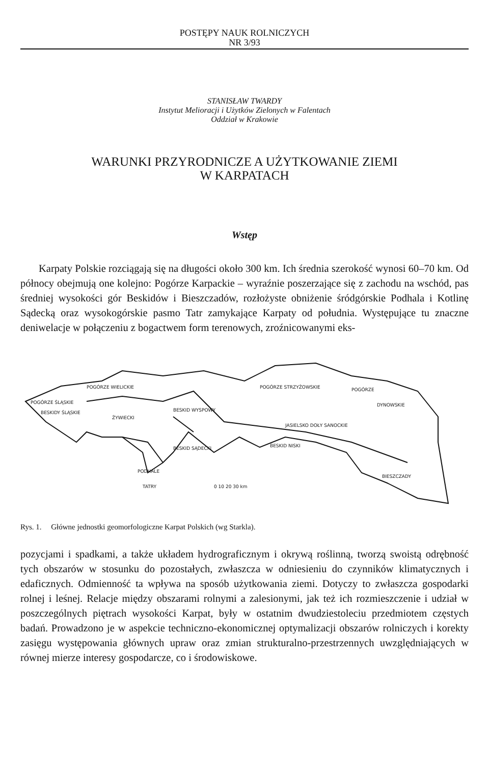POSTĘPY NAUK ROLNICZYCH
NR 3/93
STANISŁAW TWARDY
Instytut Melioracji i Użytków Zielonych w Falentach
Oddział w Krakowie
WARUNKI PRZYRODNICZE A UŻYTKOWANIE ZIEMI
W KARPATACH
Wstęp
Karpaty Polskie rozciągają się na długości około 300 km. Ich średnia szerokość wynosi 60–70 km. Od północy obejmują one kolejno: Pogórze Karpackie – wyraźnie poszerzające się z zachodu na wschód, pas średniej wysokości gór Beskidów i Bieszczadów, rozłożyste obniżenie śródgórskie Podhala i Kotlinę Sądecką oraz wysokogórskie pasmo Tatr zamykające Karpaty od południa. Występujące tu znaczne deniwelacje w połączeniu z bogactwem form terenowych, zroźnicowanymi eks-
POGÓRZE ŚLĄSKIE
POGÓRZE WIELICKIE
POGÓRZE STRZYŻOWSKIE
POGÓRZE
DYNOWSKIE
BESKIDY ŚLĄSKIE
ŻYWIECKI
BESKID WYSPOWY
JASIELSKO DOŁY SANOCKIE
BESKID NISKI
BESKID SĄDECKI
PODHALE
TATRY
BIESZCZADY
0 10 20 30 km
Rys. 1. Główne jednostki geomorfologiczne Karpat Polskich (wg Starkla).
pozycjami i spadkami, a także układem hydrograficznym i okrywą roślinną, tworzą swoistą odrębność tych obszarów w stosunku do pozostałych, zwłaszcza w odniesieniu do czynników klimatycznych i edaficznych. Odmienność ta wpływa na sposób użytkowania ziemi. Dotyczy to zwłaszcza gospodarki rolnej i leśnej. Relacje między obszarami rolnymi a zalesionymi, jak też ich rozmieszczenie i udział w poszczególnych piętrach wysokości Karpat, były w ostatnim dwudziestoleciu przedmiotem częstych badań. Prowadzono je w aspekcie techniczno-ekonomicznej optymalizacji obszarów rolniczych i korekty zasięgu występowania głównych upraw oraz zmian strukturalno-przestrzennych uwzględniających w równej mierze interesy gospodarcze, co i środowiskowe.